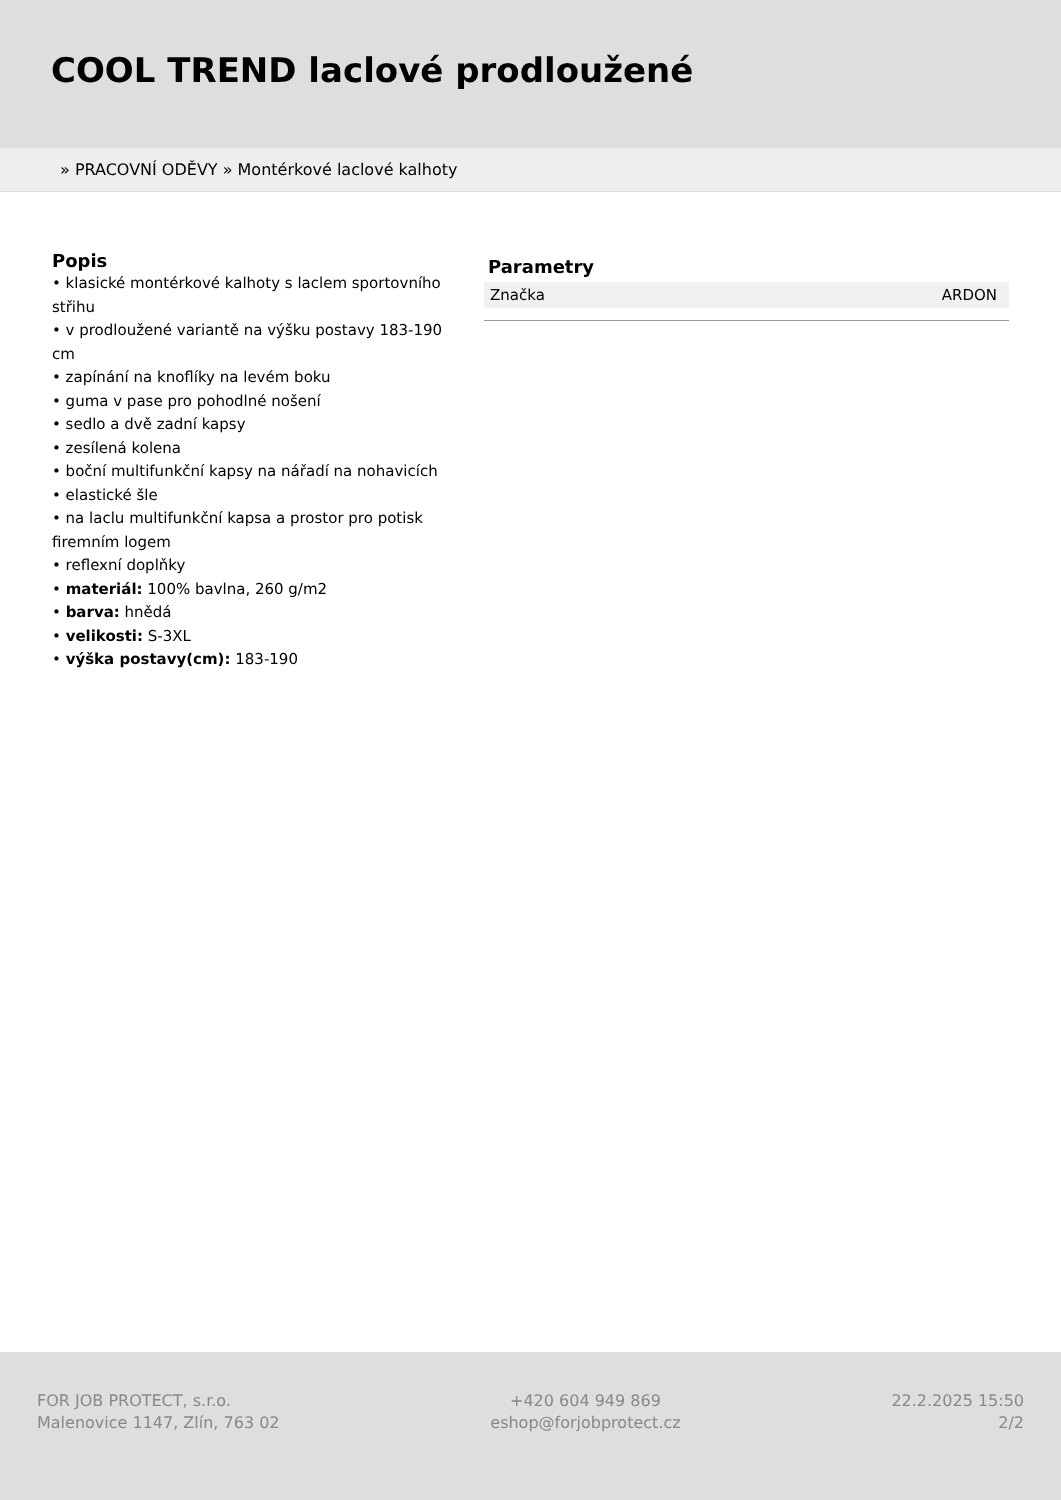COOL TREND laclové prodloužené
» PRACOVNÍ ODĚVY » Montérkové laclové kalhoty
Popis
• klasické montérkové kalhoty s laclem sportovního střihu
• v prodloužené variantě na výšku postavy 183-190 cm
• zapínání na knoflíky na levém boku
• guma v pase pro pohodlné nošení
• sedlo a dvě zadní kapsy
• zesílená kolena
• boční multifunkční kapsy na nářadí na nohavicích
• elastické šle
• na laclu multifunkční kapsa a prostor pro potisk firemním logem
• reflexní doplňky
• materiál: 100% bavlna, 260 g/m2
• barva: hnědá
• velikosti: S-3XL
• výška postavy(cm): 183-190
Parametry
| Značka | ARDON |
FOR JOB PROTECT, s.r.o.
Malenovice 1147, Zlín, 763 02
+420 604 949 869
eshop@forjobprotect.cz
22.2.2025 15:50
2/2